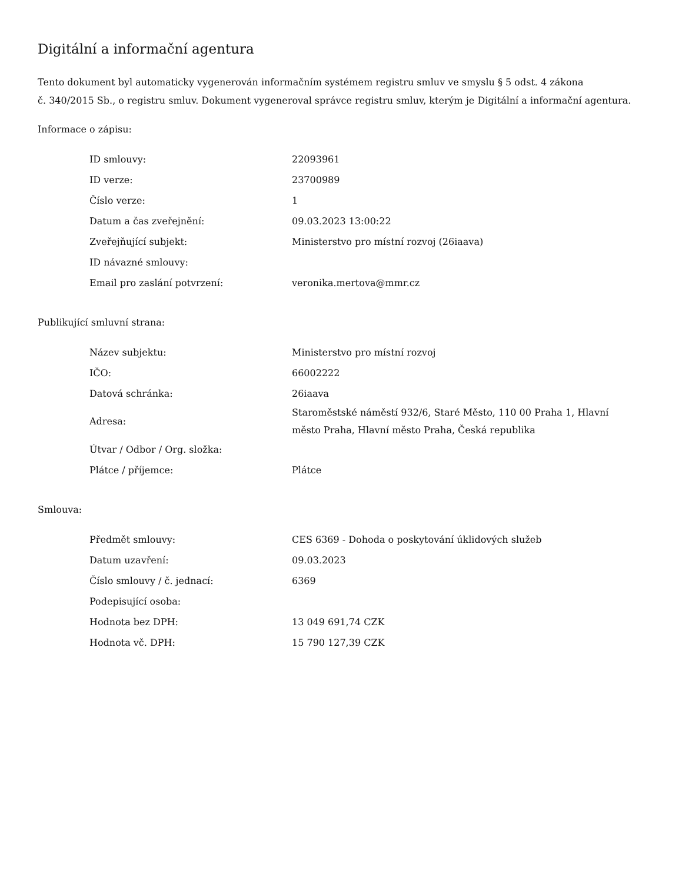Digitální a informační agentura
Tento dokument byl automaticky vygenerován informačním systémem registru smluv ve smyslu § 5 odst. 4 zákona
č. 340/2015 Sb., o registru smluv. Dokument vygeneroval správce registru smluv, kterým je Digitální a informační agentura.
Informace o zápisu:
| ID smlouvy: | 22093961 |
| ID verze: | 23700989 |
| Číslo verze: | 1 |
| Datum a čas zveřejnění: | 09.03.2023 13:00:22 |
| Zveřejňující subjekt: | Ministerstvo pro místní rozvoj (26iaava) |
| ID návazné smlouvy: | |
| Email pro zaslání potvrzení: | veronika.mertova@mmr.cz |
Publikující smluvní strana:
| Název subjektu: | Ministerstvo pro místní rozvoj |
| IČO: | 66002222 |
| Datová schránka: | 26iaava |
| Adresa: | Staroměstské náměstí 932/6, Staré Město, 110 00 Praha 1, Hlavní město Praha, Hlavní město Praha, Česká republika |
| Útvar / Odbor / Org. složka: | |
| Plátce / příjemce: | Plátce |
Smlouva:
| Předmět smlouvy: | CES 6369 - Dohoda o poskytování úklidových služeb |
| Datum uzavření: | 09.03.2023 |
| Číslo smlouvy / č. jednací: | 6369 |
| Podepisující osoba: | |
| Hodnota bez DPH: | 13 049 691,74 CZK |
| Hodnota vč. DPH: | 15 790 127,39 CZK |